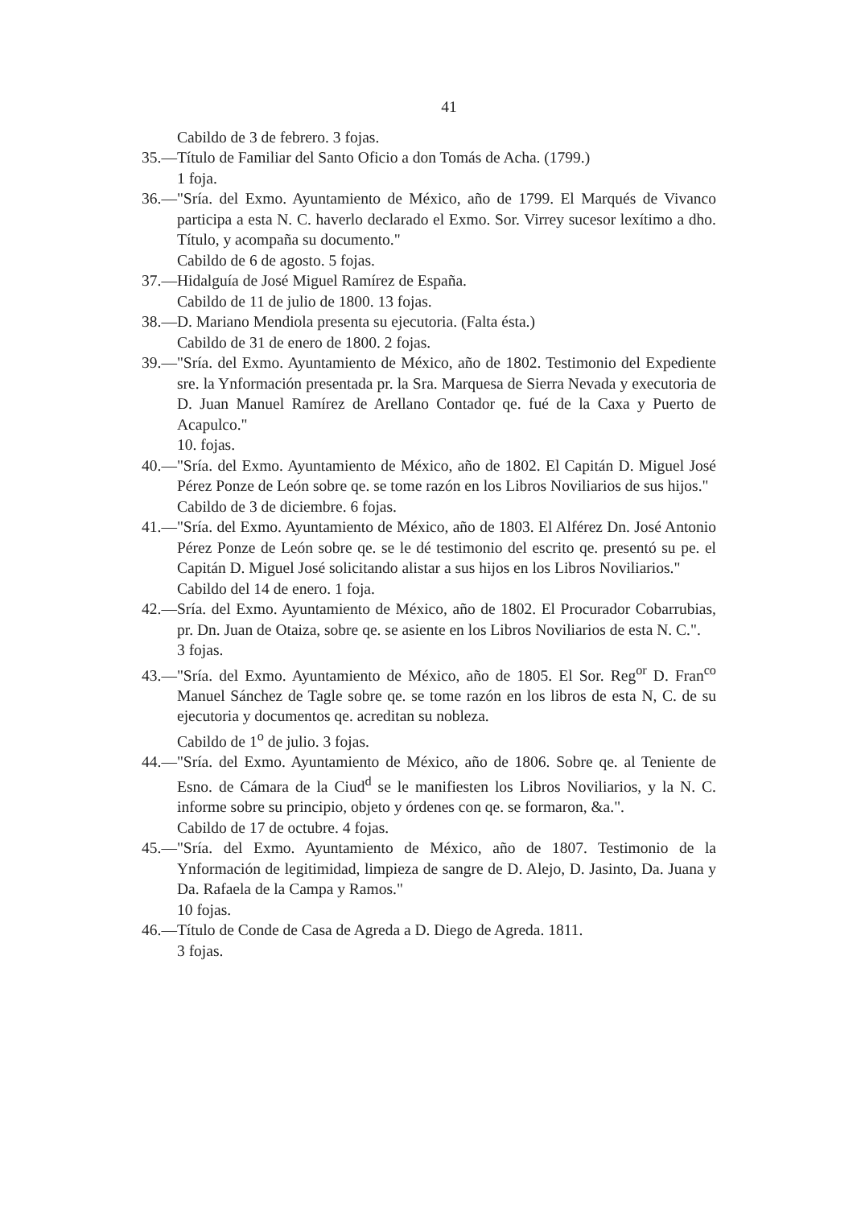41
Cabildo de 3 de febrero. 3 fojas.
35.—Título de Familiar del Santo Oficio a don Tomás de Acha. (1799.)
1 foja.
36.—"Sría. del Exmo. Ayuntamiento de México, año de 1799. El Marqués de Vivanco participa a esta N. C. haverlo declarado el Exmo. Sor. Virrey sucesor lexítimo a dho. Título, y acompaña su documento."
Cabildo de 6 de agosto. 5 fojas.
37.—Hidalguía de José Miguel Ramírez de España.
Cabildo de 11 de julio de 1800. 13 fojas.
38.—D. Mariano Mendiola presenta su ejecutoria. (Falta ésta.)
Cabildo de 31 de enero de 1800. 2 fojas.
39.—"Sría. del Exmo. Ayuntamiento de México, año de 1802. Testimonio del Expediente sre. la Ynformación presentada pr. la Sra. Marquesa de Sierra Nevada y executoria de D. Juan Manuel Ramírez de Arellano Contador qe. fué de la Caxa y Puerto de Acapulco."
10. fojas.
40.—"Sría. del Exmo. Ayuntamiento de México, año de 1802. El Capitán D. Miguel José Pérez Ponze de León sobre qe. se tome razón en los Libros Noviliarios de sus hijos."
Cabildo de 3 de diciembre. 6 fojas.
41.—"Sría. del Exmo. Ayuntamiento de México, año de 1803. El Alférez Dn. José Antonio Pérez Ponze de León sobre qe. se le dé testimonio del escrito qe. presentó su pe. el Capitán D. Miguel José solicitando alistar a sus hijos en los Libros Noviliarios."
Cabildo del 14 de enero. 1 foja.
42.—Sría. del Exmo. Ayuntamiento de México, año de 1802. El Procurador Cobarrubias, pr. Dn. Juan de Otaiza, sobre qe. se asiente en los Libros Noviliarios de esta N. C.".
3 fojas.
43.—"Sría. del Exmo. Ayuntamiento de México, año de 1805. El Sor. Reg<sup>or</sup> D. Fran<sup>co</sup> Manuel Sánchez de Tagle sobre qe. se tome razón en los libros de esta N, C. de su ejecutoria y documentos qe. acreditan su nobleza.
Cabildo de 1<sup>o</sup> de julio. 3 fojas.
44.—"Sría. del Exmo. Ayuntamiento de México, año de 1806. Sobre qe. al Teniente de Esno. de Cámara de la Ciud<sup>d</sup> se le manifiesten los Libros Noviliarios, y la N. C. informe sobre su principio, objeto y órdenes con qe. se formaron, &a.".
Cabildo de 17 de octubre. 4 fojas.
45.—"Sría. del Exmo. Ayuntamiento de México, año de 1807. Testimonio de la Ynformación de legitimidad, limpieza de sangre de D. Alejo, D. Jasinto, Da. Juana y Da. Rafaela de la Campa y Ramos."
10 fojas.
46.—Título de Conde de Casa de Agreda a D. Diego de Agreda. 1811.
3 fojas.